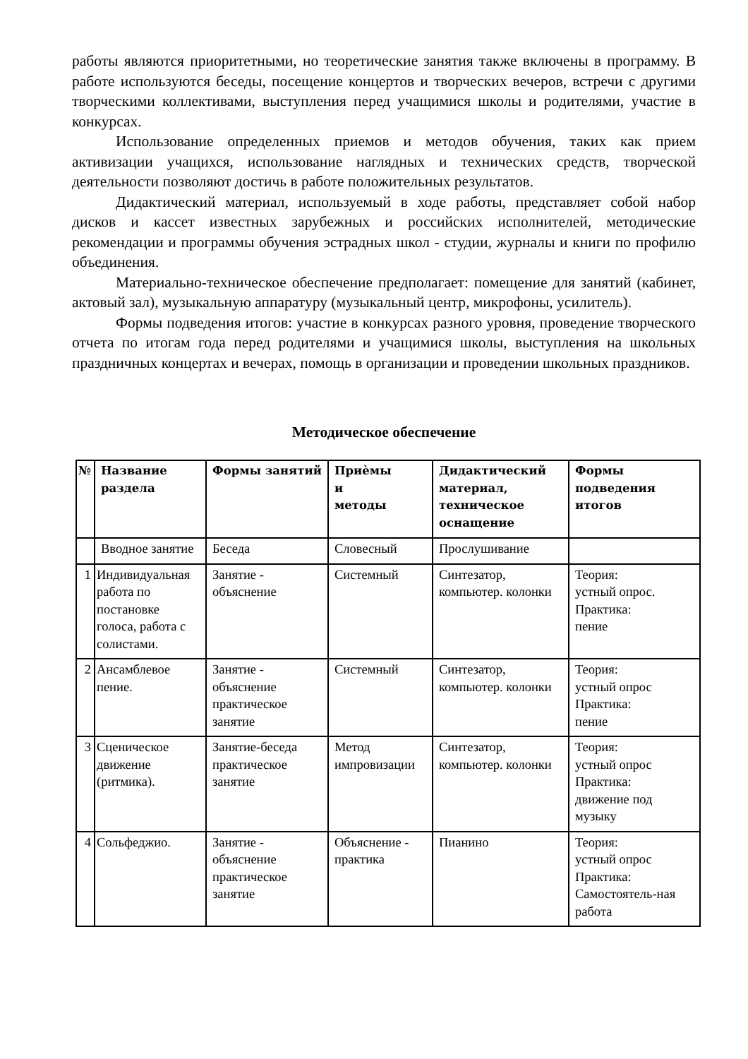работы являются приоритетными, но теоретические занятия также включены в программу. В работе используются беседы, посещение концертов и творческих вечеров, встречи с другими творческими коллективами, выступления перед учащимися школы и родителями, участие в конкурсах.
Использование определенных приемов и методов обучения, таких как прием активизации учащихся, использование наглядных и технических средств, творческой деятельности позволяют достичь в работе положительных результатов.
Дидактический материал, используемый в ходе работы, представляет собой набор дисков и кассет известных зарубежных и российских исполнителей, методические рекомендации и программы обучения эстрадных школ - студии, журналы и книги по профилю объединения.
Материально-техническое обеспечение предполагает: помещение для занятий (кабинет, актовый зал), музыкальную аппаратуру (музыкальный центр, микрофоны, усилитель).
Формы подведения итогов: участие в конкурсах разного уровня, проведение творческого отчета по итогам года перед родителями и учащимися школы, выступления на школьных праздничных концертах и вечерах, помощь в организации и проведении школьных праздников.
Методическое обеспечение
| № | Название раздела | Формы занятий | Приѐмы и методы | Дидактический материал, техническое оснащение | Формы подведения итогов |
| --- | --- | --- | --- | --- | --- |
| | Вводное занятие | Беседа | Словесный | Прослушивание | |
| 1 | Индивидуальная работа по постановке голоса, работа с солистами. | Занятие - объяснение | Системный | Синтезатор, компьютер. колонки | Теория: устный опрос. Практика: пение |
| 2 | Ансамблевое пение. | Занятие - объяснение практическое занятие | Системный | Синтезатор, компьютер. колонки | Теория: устный опрос Практика: пение |
| 3 | Сценическое движение (ритмика). | Занятие-беседа практическое занятие | Метод импровизации | Синтезатор, компьютер. колонки | Теория: устный опрос Практика: движение под музыку |
| 4 | Сольфеджио. | Занятие - объяснение практическое занятие | Объяснение - практика | Пианино | Теория: устный опрос Практика: Самостоятель-ная работа |